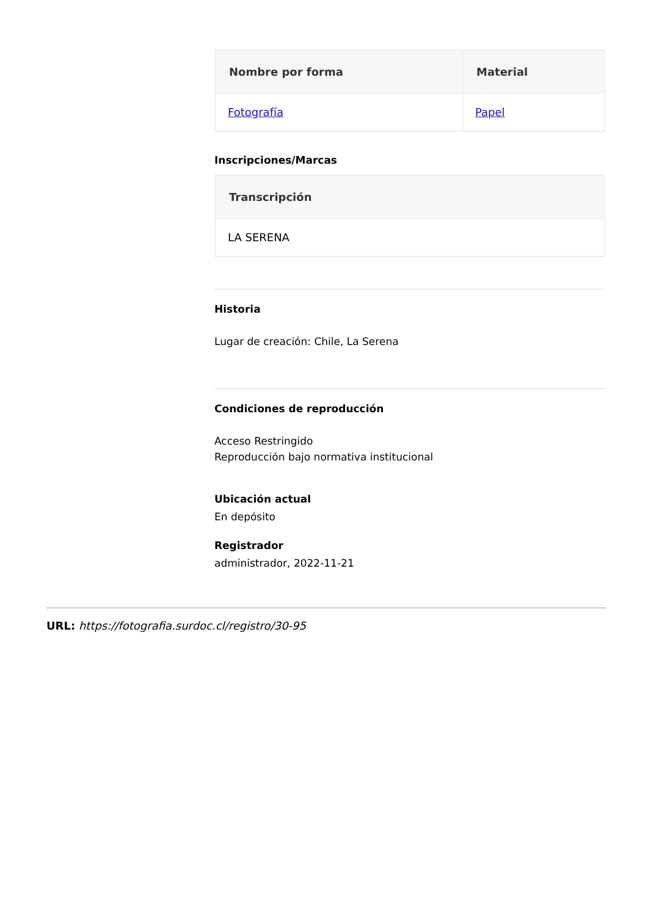| Nombre por forma | Material |
| --- | --- |
| Fotografía | Papel |
Inscripciones/Marcas
| Transcripción |
| --- |
| LA SERENA |
Historia
Lugar de creación: Chile, La Serena
Condiciones de reproducción
Acceso Restringido
Reproducción bajo normativa institucional
Ubicación actual
En depósito
Registrador
administrador, 2022-11-21
URL: https://fotografia.surdoc.cl/registro/30-95